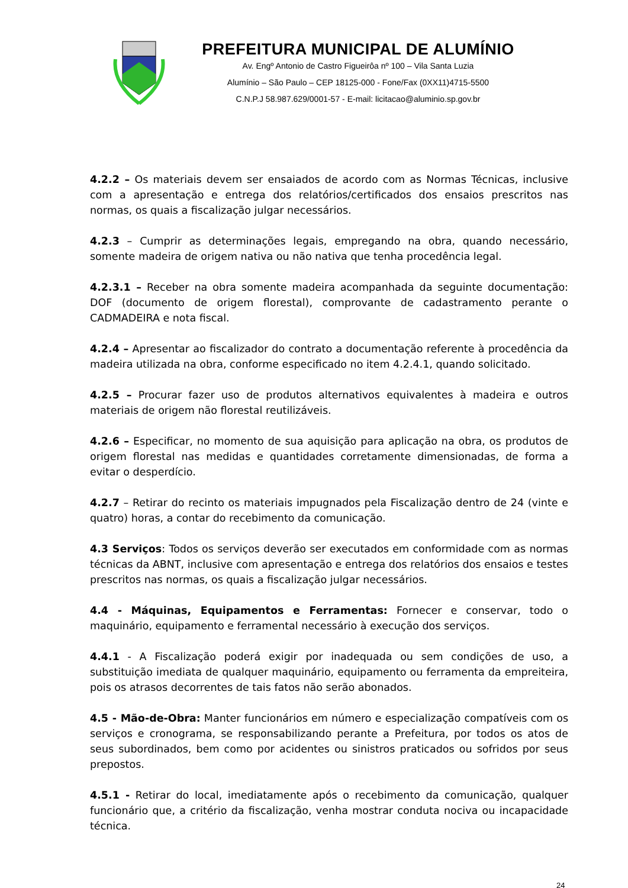PREFEITURA MUNICIPAL DE ALUMÍNIO
Av. Engº Antonio de Castro Figueirôa nº 100 – Vila Santa Luzia
Alumínio – São Paulo – CEP 18125-000 - Fone/Fax (0XX11)4715-5500
C.N.P.J 58.987.629/0001-57 - E-mail: licitacao@aluminio.sp.gov.br
4.2.2 – Os materiais devem ser ensaiados de acordo com as Normas Técnicas, inclusive com a apresentação e entrega dos relatórios/certificados dos ensaios prescritos nas normas, os quais a fiscalização julgar necessários.
4.2.3 – Cumprir as determinações legais, empregando na obra, quando necessário, somente madeira de origem nativa ou não nativa que tenha procedência legal.
4.2.3.1 – Receber na obra somente madeira acompanhada da seguinte documentação: DOF (documento de origem florestal), comprovante de cadastramento perante o CADMADEIRA e nota fiscal.
4.2.4 – Apresentar ao fiscalizador do contrato a documentação referente à procedência da madeira utilizada na obra, conforme especificado no item 4.2.4.1, quando solicitado.
4.2.5 – Procurar fazer uso de produtos alternativos equivalentes à madeira e outros materiais de origem não florestal reutilizáveis.
4.2.6 – Especificar, no momento de sua aquisição para aplicação na obra, os produtos de origem florestal nas medidas e quantidades corretamente dimensionadas, de forma a evitar o desperdício.
4.2.7 – Retirar do recinto os materiais impugnados pela Fiscalização dentro de 24 (vinte e quatro) horas, a contar do recebimento da comunicação.
4.3 Serviços: Todos os serviços deverão ser executados em conformidade com as normas técnicas da ABNT, inclusive com apresentação e entrega dos relatórios dos ensaios e testes prescritos nas normas, os quais a fiscalização julgar necessários.
4.4 - Máquinas, Equipamentos e Ferramentas: Fornecer e conservar, todo o maquinário, equipamento e ferramental necessário à execução dos serviços.
4.4.1 - A Fiscalização poderá exigir por inadequada ou sem condições de uso, a substituição imediata de qualquer maquinário, equipamento ou ferramenta da empreiteira, pois os atrasos decorrentes de tais fatos não serão abonados.
4.5 - Mão-de-Obra: Manter funcionários em número e especialização compatíveis com os serviços e cronograma, se responsabilizando perante a Prefeitura, por todos os atos de seus subordinados, bem como por acidentes ou sinistros praticados ou sofridos por seus prepostos.
4.5.1 - Retirar do local, imediatamente após o recebimento da comunicação, qualquer funcionário que, a critério da fiscalização, venha mostrar conduta nociva ou incapacidade técnica.
24